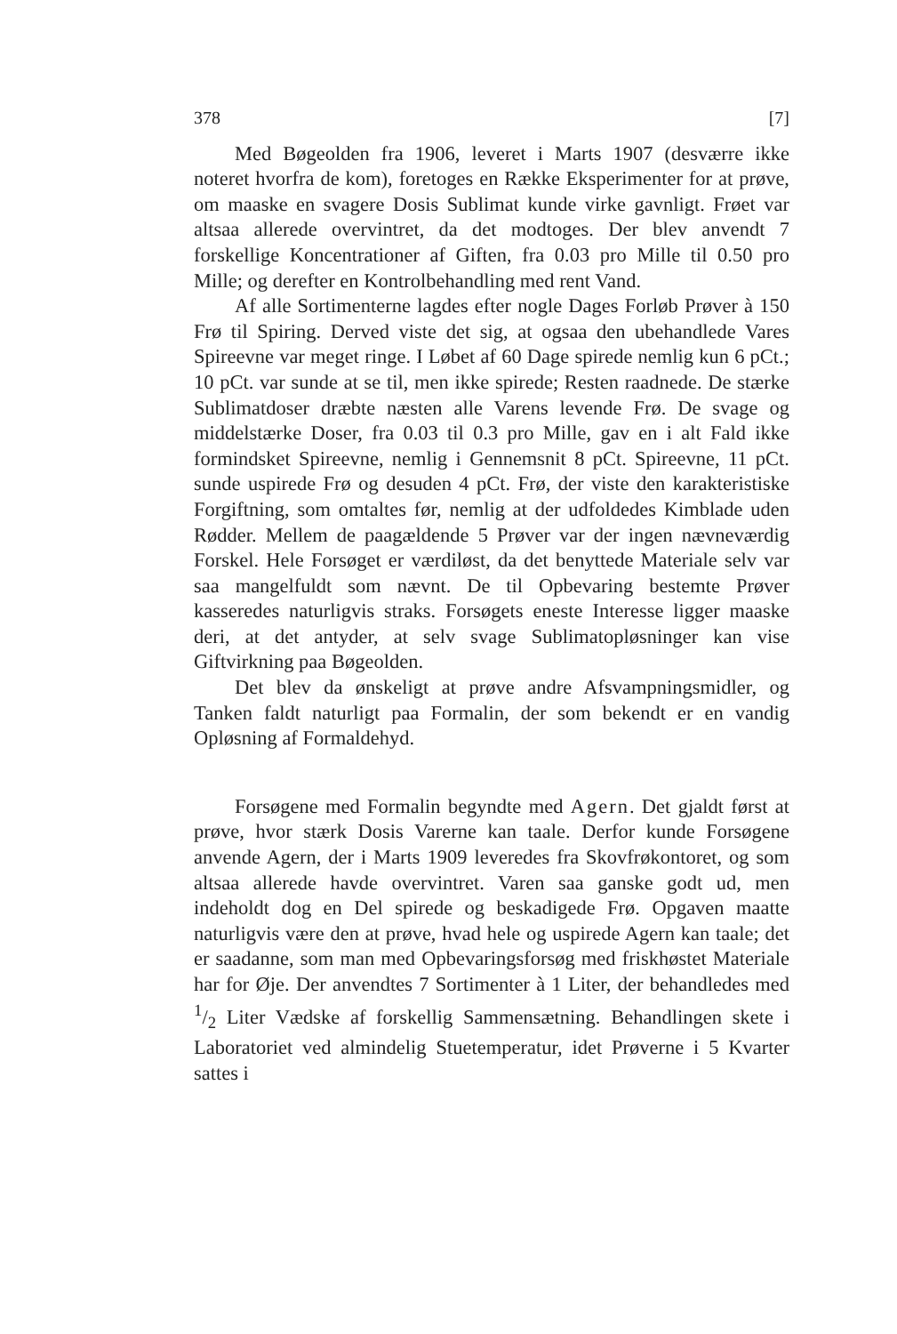378 [7]
Med Bøgeolden fra 1906, leveret i Marts 1907 (desværre ikke noteret hvorfra de kom), foretoges en Række Eksperimenter for at prøve, om maaske en svagere Dosis Sublimat kunde virke gavnligt. Frøet var altsaa allerede overvintret, da det modtoges. Der blev anvendt 7 forskellige Koncentrationer af Giften, fra 0.03 pro Mille til 0.50 pro Mille; og derefter en Kontrolbehandling med rent Vand.
Af alle Sortimenterne lagdes efter nogle Dages Forløb Prøver à 150 Frø til Spiring. Derved viste det sig, at ogsaa den ubehandlede Vares Spireevne var meget ringe. I Løbet af 60 Dage spirede nemlig kun 6 pCt.; 10 pCt. var sunde at se til, men ikke spirede; Resten raadnede. De stærke Sublimatdoser dræbte næsten alle Varens levende Frø. De svage og middelstærke Doser, fra 0.03 til 0.3 pro Mille, gav en i alt Fald ikke formindsket Spireevne, nemlig i Gennemsnit 8 pCt. Spireevne, 11 pCt. sunde uspirede Frø og desuden 4 pCt. Frø, der viste den karakteristiske Forgiftning, som omtaltes før, nemlig at der udfoldedes Kimblade uden Rødder. Mellem de paagældende 5 Prøver var der ingen nævneværdig Forskel. Hele Forsøget er værdiløst, da det benyttede Materiale selv var saa mangelfuldt som nævnt. De til Opbevaring bestemte Prøver kasseredes naturligvis straks. Forsøgets eneste Interesse ligger maaske deri, at det antyder, at selv svage Sublimatopløsninger kan vise Giftvirkning paa Bøgeolden.
Det blev da ønskeligt at prøve andre Afsvampningsmidler, og Tanken faldt naturligt paa Formalin, der som bekendt er en vandig Opløsning af Formaldehyd.
Forsøgene med Formalin begyndte med Agern. Det gjaldt først at prøve, hvor stærk Dosis Varerne kan taale. Derfor kunde Forsøgene anvende Agern, der i Marts 1909 leveredes fra Skovfrøkontoret, og som altsaa allerede havde overvintret. Varen saa ganske godt ud, men indeholdt dog en Del spirede og beskadigede Frø. Opgaven maatte naturligvis være den at prøve, hvad hele og uspirede Agern kan taale; det er saadanne, som man med Opbevaringsforsøg med friskhøstet Materiale har for Øje. Der anvendtes 7 Sortimenter à 1 Liter, der behandledes med 1/2 Liter Vædske af forskellig Sammensætning. Behandlingen skete i Laboratoriet ved almindelig Stuetemperatur, idet Prøverne i 5 Kvarter sattes i